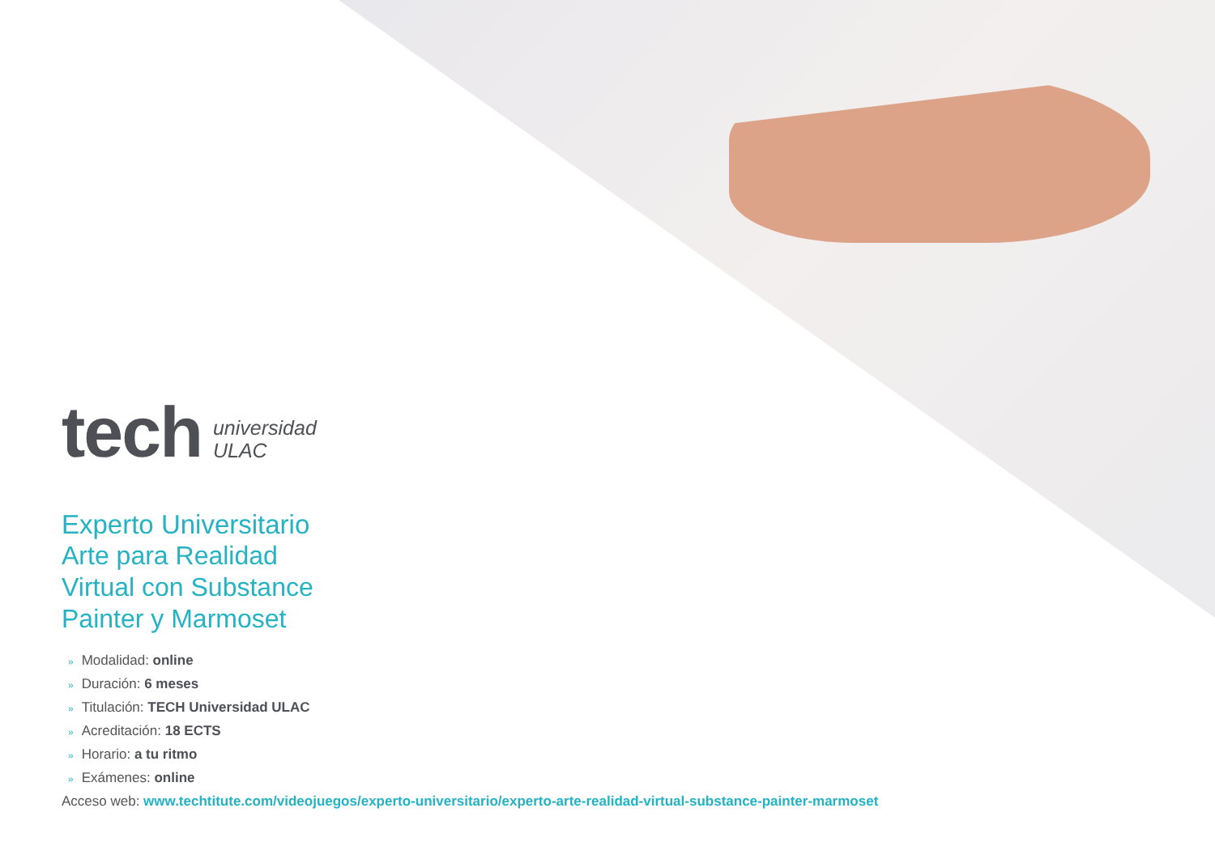tech
universidad
ULAC
Experto Universitario
Arte para Realidad
Virtual con Substance
Painter y Marmoset
» Modalidad: online
» Duración: 6 meses
» Titulación: TECH Universidad ULAC
» Acreditación: 18 ECTS
» Horario: a tu ritmo
» Exámenes: online
Acceso web: www.techtitute.com/videojuegos/experto-universitario/experto-arte-realidad-virtual-substance-painter-marmoset